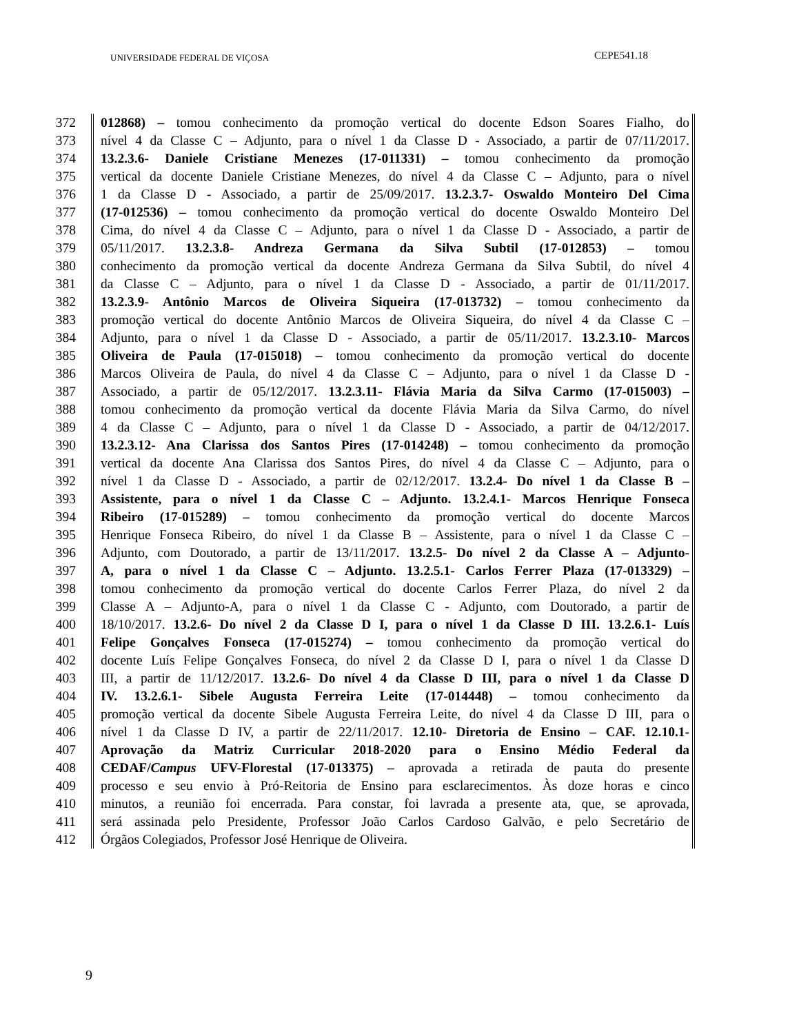UNIVERSIDADE FEDERAL DE VIÇOSA CEPE541.18
372 012868) – tomou conhecimento da promoção vertical do docente Edson Soares Fialho, do
373 nível 4 da Classe C – Adjunto, para o nível 1 da Classe D - Associado, a partir de 07/11/2017.
374 13.2.3.6- Daniele Cristiane Menezes (17-011331) – tomou conhecimento da promoção
375 vertical da docente Daniele Cristiane Menezes, do nível 4 da Classe C – Adjunto, para o nível
376 1 da Classe D - Associado, a partir de 25/09/2017. 13.2.3.7- Oswaldo Monteiro Del Cima
377 (17-012536) – tomou conhecimento da promoção vertical do docente Oswaldo Monteiro Del
378 Cima, do nível 4 da Classe C – Adjunto, para o nível 1 da Classe D - Associado, a partir de
379 05/11/2017. 13.2.3.8- Andreza Germana da Silva Subtil (17-012853) – tomou
380 conhecimento da promoção vertical da docente Andreza Germana da Silva Subtil, do nível 4
381 da Classe C – Adjunto, para o nível 1 da Classe D - Associado, a partir de 01/11/2017.
382 13.2.3.9- Antônio Marcos de Oliveira Siqueira (17-013732) – tomou conhecimento da
383 promoção vertical do docente Antônio Marcos de Oliveira Siqueira, do nível 4 da Classe C –
384 Adjunto, para o nível 1 da Classe D - Associado, a partir de 05/11/2017. 13.2.3.10- Marcos
385 Oliveira de Paula (17-015018) – tomou conhecimento da promoção vertical do docente
386 Marcos Oliveira de Paula, do nível 4 da Classe C – Adjunto, para o nível 1 da Classe D -
387 Associado, a partir de 05/12/2017. 13.2.3.11- Flávia Maria da Silva Carmo (17-015003) –
388 tomou conhecimento da promoção vertical da docente Flávia Maria da Silva Carmo, do nível
389 4 da Classe C – Adjunto, para o nível 1 da Classe D - Associado, a partir de 04/12/2017.
390 13.2.3.12- Ana Clarissa dos Santos Pires (17-014248) – tomou conhecimento da promoção
391 vertical da docente Ana Clarissa dos Santos Pires, do nível 4 da Classe C – Adjunto, para o
392 nível 1 da Classe D - Associado, a partir de 02/12/2017. 13.2.4- Do nível 1 da Classe B –
393 Assistente, para o nível 1 da Classe C – Adjunto. 13.2.4.1- Marcos Henrique Fonseca
394 Ribeiro (17-015289) – tomou conhecimento da promoção vertical do docente Marcos
395 Henrique Fonseca Ribeiro, do nível 1 da Classe B – Assistente, para o nível 1 da Classe C –
396 Adjunto, com Doutorado, a partir de 13/11/2017. 13.2.5- Do nível 2 da Classe A – Adjunto-
397 A, para o nível 1 da Classe C – Adjunto. 13.2.5.1- Carlos Ferrer Plaza (17-013329) –
398 tomou conhecimento da promoção vertical do docente Carlos Ferrer Plaza, do nível 2 da
399 Classe A – Adjunto-A, para o nível 1 da Classe C - Adjunto, com Doutorado, a partir de
400 18/10/2017. 13.2.6- Do nível 2 da Classe D I, para o nível 1 da Classe D III. 13.2.6.1- Luís
401 Felipe Gonçalves Fonseca (17-015274) – tomou conhecimento da promoção vertical do
402 docente Luís Felipe Gonçalves Fonseca, do nível 2 da Classe D I, para o nível 1 da Classe D
403 III, a partir de 11/12/2017. 13.2.6- Do nível 4 da Classe D III, para o nível 1 da Classe D
404 IV. 13.2.6.1- Sibele Augusta Ferreira Leite (17-014448) – tomou conhecimento da
405 promoção vertical da docente Sibele Augusta Ferreira Leite, do nível 4 da Classe D III, para o
406 nível 1 da Classe D IV, a partir de 22/11/2017. 12.10- Diretoria de Ensino – CAF. 12.10.1-
407 Aprovação da Matriz Curricular 2018-2020 para o Ensino Médio Federal da
408 CEDAF/Campus UFV-Florestal (17-013375) – aprovada a retirada de pauta do presente
409 processo e seu envio à Pró-Reitoria de Ensino para esclarecimentos. Às doze horas e cinco
410 minutos, a reunião foi encerrada. Para constar, foi lavrada a presente ata, que, se aprovada,
411 será assinada pelo Presidente, Professor João Carlos Cardoso Galvão, e pelo Secretário de
412 Órgãos Colegiados, Professor José Henrique de Oliveira.
9